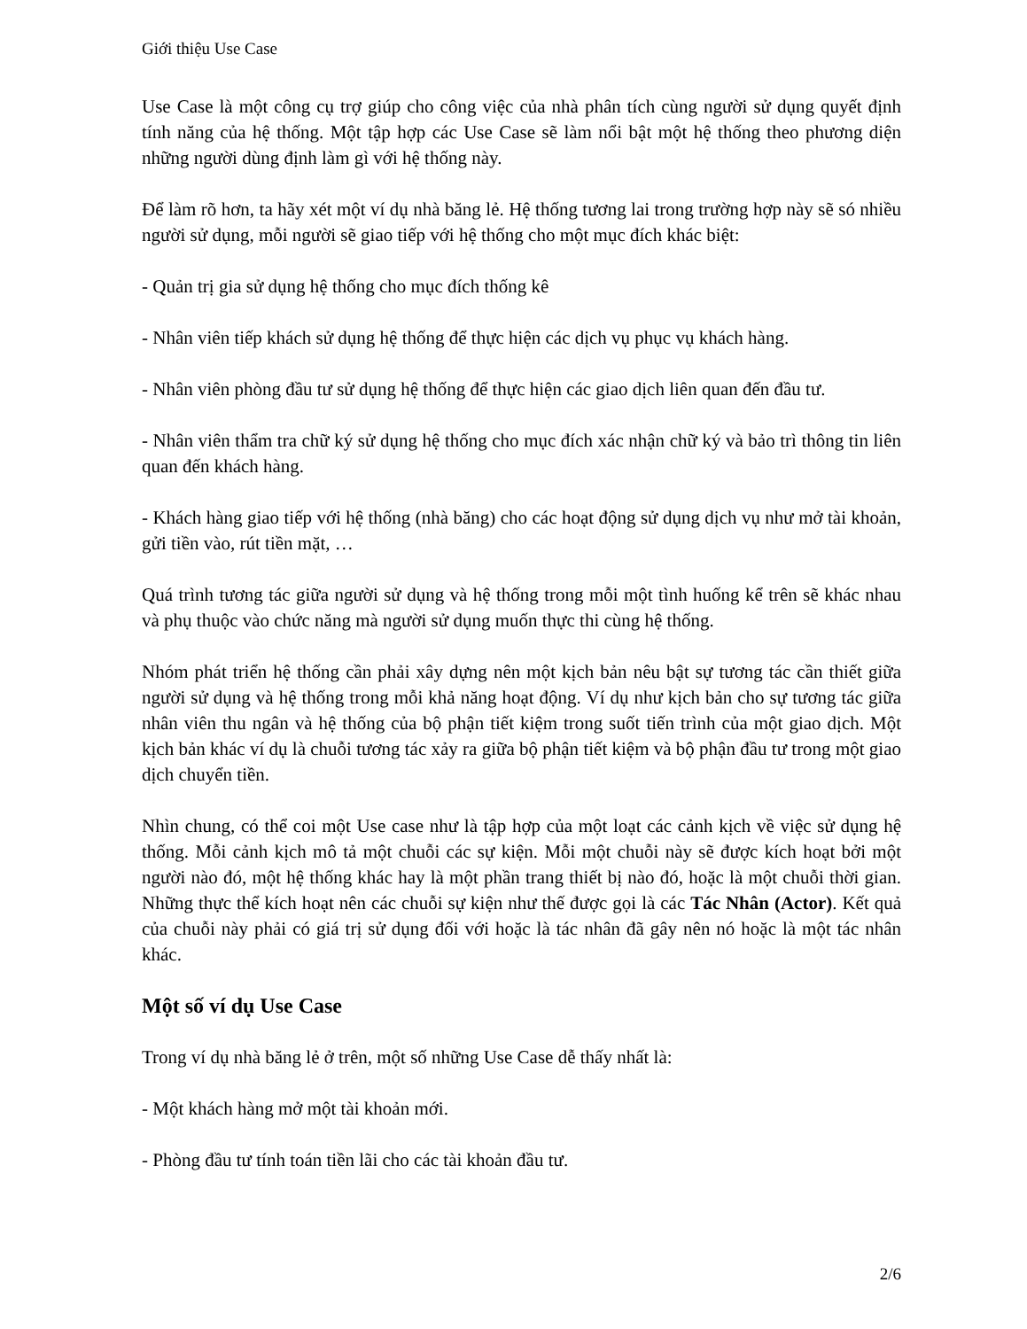Giới thiệu Use Case
Use Case là một công cụ trợ giúp cho công việc của nhà phân tích cùng người sử dụng quyết định tính năng của hệ thống. Một tập hợp các Use Case sẽ làm nổi bật một hệ thống theo phương diện những người dùng định làm gì với hệ thống này.
Để làm rõ hơn, ta hãy xét một ví dụ nhà băng lẻ. Hệ thống tương lai trong trường hợp này sẽ só nhiều người sử dụng, mỗi người sẽ giao tiếp với hệ thống cho một mục đích khác biệt:
- Quản trị gia sử dụng hệ thống cho mục đích thống kê
- Nhân viên tiếp khách sử dụng hệ thống để thực hiện các dịch vụ phục vụ khách hàng.
- Nhân viên phòng đầu tư sử dụng hệ thống để thực hiện các giao dịch liên quan đến đầu tư.
- Nhân viên thẩm tra chữ ký sử dụng hệ thống cho mục đích xác nhận chữ ký và bảo trì thông tin liên quan đến khách hàng.
- Khách hàng giao tiếp với hệ thống (nhà băng) cho các hoạt động sử dụng dịch vụ như mở tài khoản, gửi tiền vào, rút tiền mặt, …
Quá trình tương tác giữa người sử dụng và hệ thống trong mỗi một tình huống kể trên sẽ khác nhau và phụ thuộc vào chức năng mà người sử dụng muốn thực thi cùng hệ thống.
Nhóm phát triển hệ thống cần phải xây dựng nên một kịch bản nêu bật sự tương tác cần thiết giữa người sử dụng và hệ thống trong mỗi khả năng hoạt động. Ví dụ như kịch bản cho sự tương tác giữa nhân viên thu ngân và hệ thống của bộ phận tiết kiệm trong suốt tiến trình của một giao dịch. Một kịch bản khác ví dụ là chuỗi tương tác xảy ra giữa bộ phận tiết kiệm và bộ phận đầu tư trong một giao dịch chuyển tiền.
Nhìn chung, có thể coi một Use case như là tập hợp của một loạt các cảnh kịch về việc sử dụng hệ thống. Mỗi cảnh kịch mô tả một chuỗi các sự kiện. Mỗi một chuỗi này sẽ được kích hoạt bởi một người nào đó, một hệ thống khác hay là một phần trang thiết bị nào đó, hoặc là một chuỗi thời gian. Những thực thể kích hoạt nên các chuỗi sự kiện như thế được gọi là các Tác Nhân (Actor). Kết quả của chuỗi này phải có giá trị sử dụng đối với hoặc là tác nhân đã gây nên nó hoặc là một tác nhân khác.
Một số ví dụ Use Case
Trong ví dụ nhà băng lẻ ở trên, một số những Use Case dễ thấy nhất là:
- Một khách hàng mở một tài khoản mới.
- Phòng đầu tư tính toán tiền lãi cho các tài khoản đầu tư.
2/6